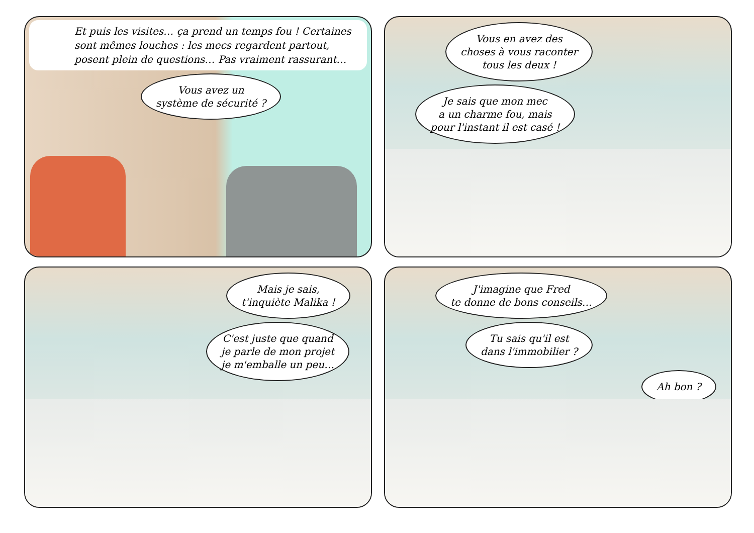Et puis les visites… ça prend un temps fou ! Certaines sont mêmes louches : les mecs regardent partout, posent plein de questions… Pas vraiment rassurant…
Vous avez un
système de sécurité ?
Vous en avez des
choses à vous raconter
tous les deux !
Je sais que mon mec
a un charme fou, mais
pour l'instant il est casé !
Mais je sais,
t'inquiète Malika !
C'est juste que quand
je parle de mon projet
je m'emballe un peu…
J'imagine que Fred
te donne de bons conseils…
Tu sais qu'il est
dans l'immobilier ?
Ah bon ?